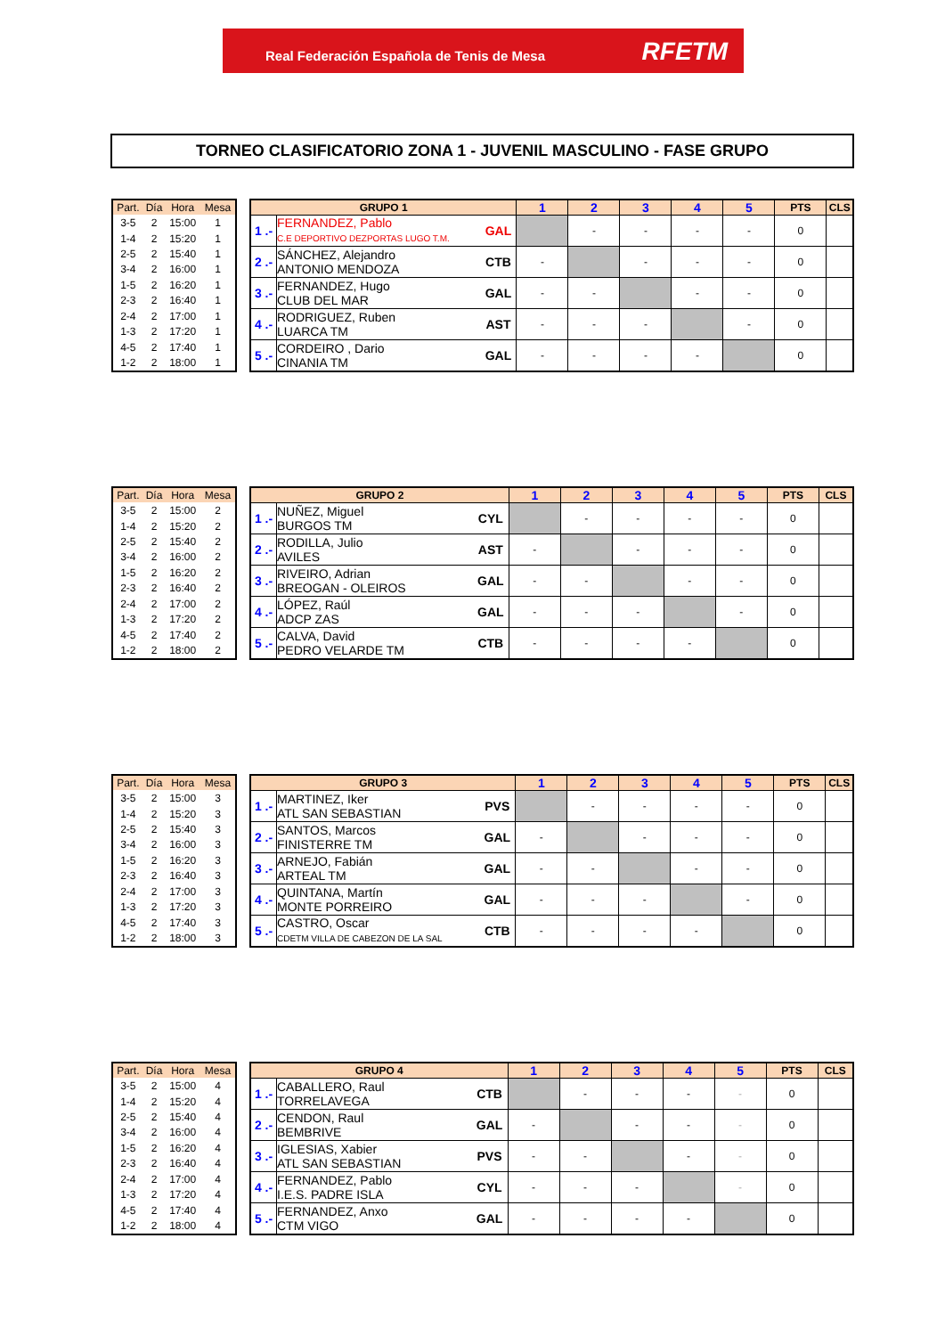Real Federación Española de Tenis de Mesa
RFETM
TORNEO CLASIFICATORIO ZONA 1 - JUVENIL MASCULINO - FASE GRUPO
| Part. | Día | Hora | Mesa |
| --- | --- | --- | --- |
| 3-5 | 2 | 15:00 | 1 |
| 1-4 | 2 | 15:20 | 1 |
| 2-5 | 2 | 15:40 | 1 |
| 3-4 | 2 | 16:00 | 1 |
| 1-5 | 2 | 16:20 | 1 |
| 2-3 | 2 | 16:40 | 1 |
| 2-4 | 2 | 17:00 | 1 |
| 1-3 | 2 | 17:20 | 1 |
| 4-5 | 2 | 17:40 | 1 |
| 1-2 | 2 | 18:00 | 1 |
| GRUPO 1 | | | 1 | 2 | 3 | 4 | 5 | PTS | CLS |
| --- | --- | --- | --- | --- | --- | --- | --- | --- | --- |
| 1 .- | FERNANDEZ, Pablo C.E DEPORTIVO DEZPORTAS LUGO T.M. | GAL | | - | - | - | - | 0 | |
| 2 .- | SÁNCHEZ, Alejandro ANTONIO MENDOZA | CTB | - | | - | - | - | 0 | |
| 3 .- | FERNANDEZ, Hugo CLUB DEL MAR | GAL | - | - | | - | - | 0 | |
| 4 .- | RODRIGUEZ, Ruben LUARCA TM | AST | - | - | - | | - | 0 | |
| 5 .- | CORDEIRO , Dario CINANIA TM | GAL | - | - | - | - | | 0 | |
| Part. | Día | Hora | Mesa |
| --- | --- | --- | --- |
| 3-5 | 2 | 15:00 | 2 |
| 1-4 | 2 | 15:20 | 2 |
| 2-5 | 2 | 15:40 | 2 |
| 3-4 | 2 | 16:00 | 2 |
| 1-5 | 2 | 16:20 | 2 |
| 2-3 | 2 | 16:40 | 2 |
| 2-4 | 2 | 17:00 | 2 |
| 1-3 | 2 | 17:20 | 2 |
| 4-5 | 2 | 17:40 | 2 |
| 1-2 | 2 | 18:00 | 2 |
| GRUPO 2 | | | 1 | 2 | 3 | 4 | 5 | PTS | CLS |
| --- | --- | --- | --- | --- | --- | --- | --- | --- | --- |
| 1 .- | NUÑEZ, Miguel BURGOS TM | CYL | | - | - | - | - | 0 | |
| 2 .- | RODILLA, Julio AVILES | AST | - | | - | - | - | 0 | |
| 3 .- | RIVEIRO, Adrian BREOGAN - OLEIROS | GAL | - | - | | - | - | 0 | |
| 4 .- | LÓPEZ, Raúl ADCP ZAS | GAL | - | - | - | | - | 0 | |
| 5 .- | CALVA, David PEDRO VELARDE TM | CTB | - | - | - | - | | 0 | |
| Part. | Día | Hora | Mesa |
| --- | --- | --- | --- |
| 3-5 | 2 | 15:00 | 3 |
| 1-4 | 2 | 15:20 | 3 |
| 2-5 | 2 | 15:40 | 3 |
| 3-4 | 2 | 16:00 | 3 |
| 1-5 | 2 | 16:20 | 3 |
| 2-3 | 2 | 16:40 | 3 |
| 2-4 | 2 | 17:00 | 3 |
| 1-3 | 2 | 17:20 | 3 |
| 4-5 | 2 | 17:40 | 3 |
| 1-2 | 2 | 18:00 | 3 |
| GRUPO 3 | | | 1 | 2 | 3 | 4 | 5 | PTS | CLS |
| --- | --- | --- | --- | --- | --- | --- | --- | --- | --- |
| 1 .- | MARTINEZ, Iker ATL SAN SEBASTIAN | PVS | | - | - | - | - | 0 | |
| 2 .- | SANTOS, Marcos FINISTERRE TM | GAL | - | | - | - | - | 0 | |
| 3 .- | ARNEJO, Fabián ARTEAL TM | GAL | - | - | | - | - | 0 | |
| 4 .- | QUINTANA, Martín MONTE PORREIRO | GAL | - | - | - | | - | 0 | |
| 5 .- | CASTRO, Oscar CDETM VILLA DE CABEZON DE LA SAL | CTB | - | - | - | - | | 0 | |
| Part. | Día | Hora | Mesa |
| --- | --- | --- | --- |
| 3-5 | 2 | 15:00 | 4 |
| 1-4 | 2 | 15:20 | 4 |
| 2-5 | 2 | 15:40 | 4 |
| 3-4 | 2 | 16:00 | 4 |
| 1-5 | 2 | 16:20 | 4 |
| 2-3 | 2 | 16:40 | 4 |
| 2-4 | 2 | 17:00 | 4 |
| 1-3 | 2 | 17:20 | 4 |
| 4-5 | 2 | 17:40 | 4 |
| 1-2 | 2 | 18:00 | 4 |
| GRUPO 4 | | | 1 | 2 | 3 | 4 | 5 | PTS | CLS |
| --- | --- | --- | --- | --- | --- | --- | --- | --- | --- |
| 1 .- | CABALLERO, Raul TORRELAVEGA | CTB | | - | - | - | - | 0 | |
| 2 .- | CENDON, Raul BEMBRIVE | GAL | - | | - | - | - | 0 | |
| 3 .- | IGLESIAS, Xabier ATL SAN SEBASTIAN | PVS | - | - | | - | - | 0 | |
| 4 .- | FERNANDEZ, Pablo I.E.S. PADRE ISLA | CYL | - | - | - | | - | 0 | |
| 5 .- | FERNANDEZ, Anxo CTM VIGO | GAL | - | - | - | - | | 0 | |